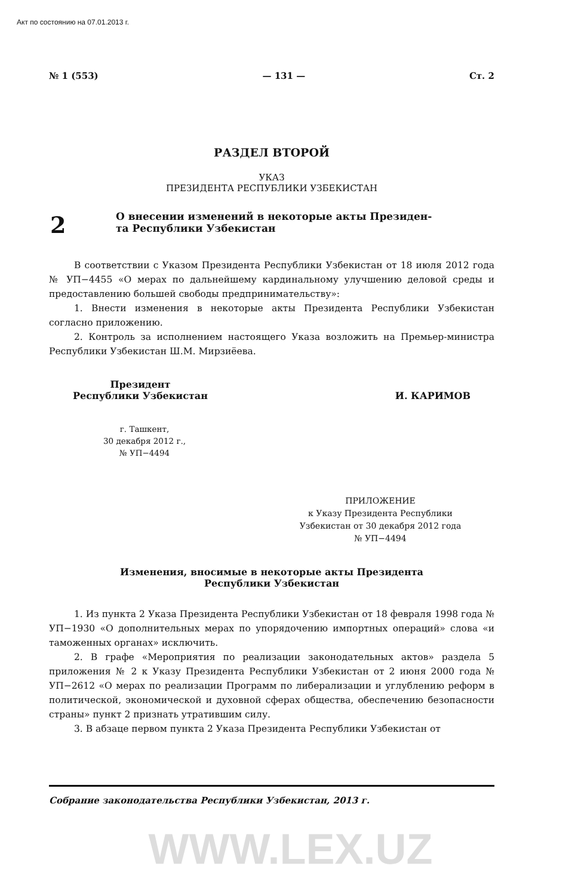Акт по состоянию на 07.01.2013 г.
№ 1 (553) — 131 — Ст. 2
РАЗДЕЛ ВТОРОЙ
УКАЗ
ПРЕЗИДЕНТА РЕСПУБЛИКИ УЗБЕКИСТАН
2
О внесении изменений в некоторые акты Президен-
та Республики Узбекистан
В соответствии с Указом Президента Республики Узбекистан от 18 июля 2012 года № УП−4455 «О мерах по дальнейшему кардинальному улучшению деловой среды и предоставлению большей свободы предпринимательству»:
1. Внести изменения в некоторые акты Президента Республики Узбекистан согласно приложению.
2. Контроль за исполнением настоящего Указа возложить на Премьер-министра Республики Узбекистан Ш.М. Мирзиёева.
Президент
Республики Узбекистан
И. КАРИМОВ
г. Ташкент,
30 декабря 2012 г.,
№ УП−4494
ПРИЛОЖЕНИЕ
к Указу Президента Республики
Узбекистан от 30 декабря 2012 года
№ УП−4494
Изменения, вносимые в некоторые акты Президента
Республики Узбекистан
1. Из пункта 2 Указа Президента Республики Узбекистан от 18 февраля 1998 года № УП−1930 «О дополнительных мерах по упорядочению импортных операций» слова «и таможенных органах» исключить.
2. В графе «Мероприятия по реализации законодательных актов» раздела 5 приложения № 2 к Указу Президента Республики Узбекистан от 2 июня 2000 года № УП−2612 «О мерах по реализации Программ по либерализации и углублению реформ в политической, экономической и духовной сферах общества, обеспечению безопасности страны» пункт 2 признать утратившим силу.
3. В абзаце первом пункта 2 Указа Президента Республики Узбекистан от
Собрание законодательства Республики Узбекистан, 2013 г.
WWW.LEX.UZ